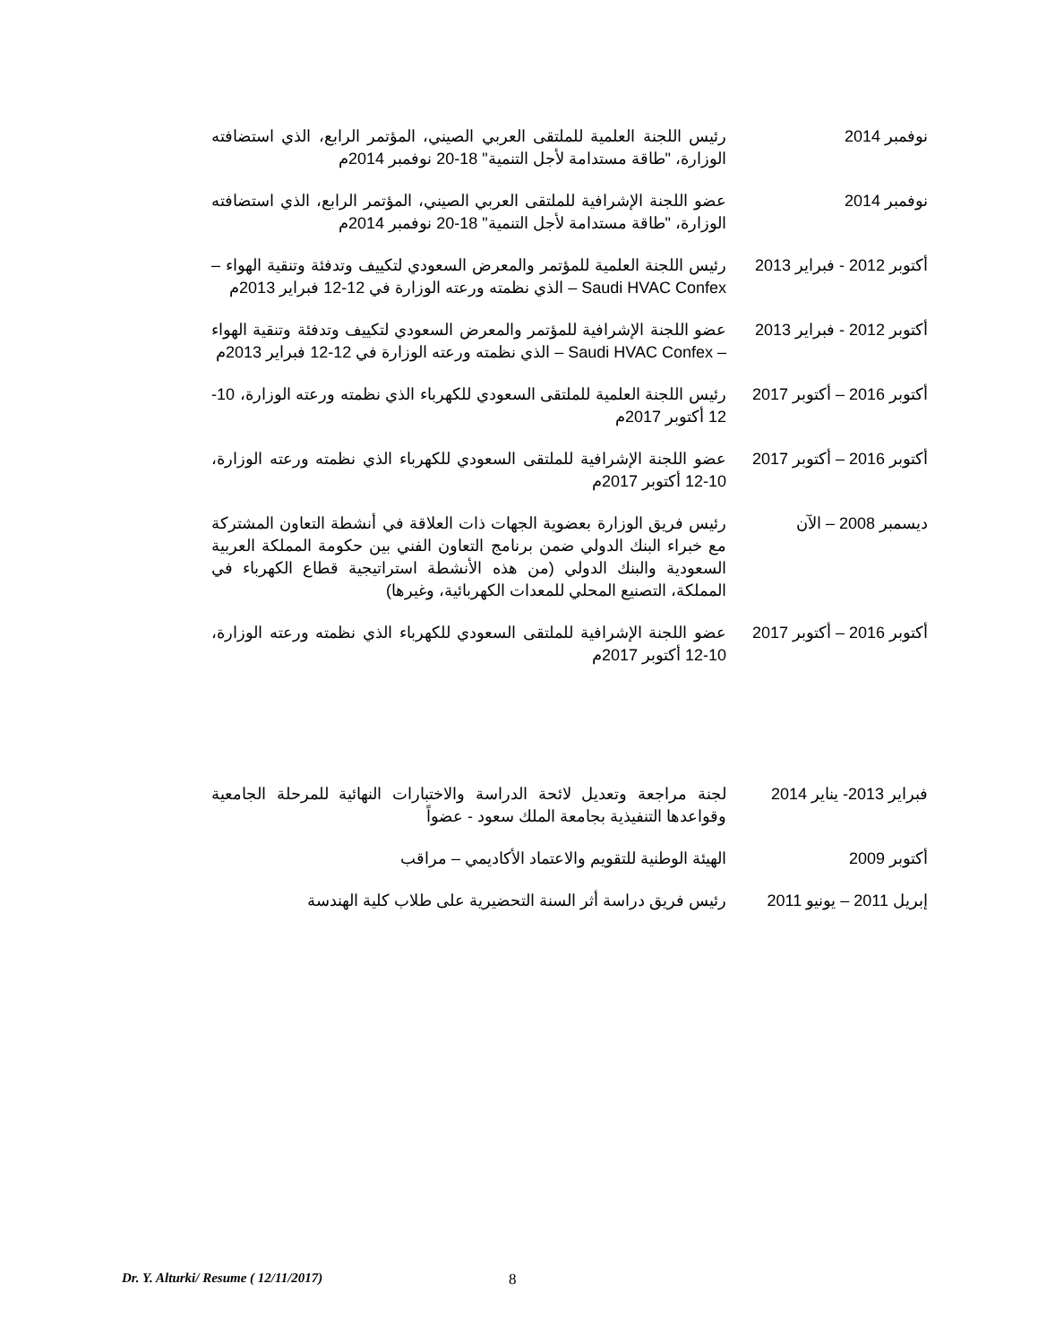نوفمبر 2014 رئيس اللجنة العلمية للملتقى العربي الصيني، المؤتمر الرابع، الذي استضافته الوزارة، "طاقة مستدامة لأجل التنمية" 18-20 نوفمبر 2014م
نوفمبر 2014 عضو اللجنة الإشرافية للملتقى العربي الصيني، المؤتمر الرابع، الذي استضافته الوزارة، "طاقة مستدامة لأجل التنمية" 18-20 نوفمبر 2014م
أكتوبر 2012 - فبراير 2013
رئيس اللجنة العلمية للمؤتمر والمعرض السعودي لتكييف وتدفئة وتنقية الهواء – Saudi HVAC Confex – الذي نظمته ورعته الوزارة في 12-12 فبراير 2013م
أكتوبر 2012 - فبراير 2013
عضو اللجنة الإشرافية للمؤتمر والمعرض السعودي لتكييف وتدفئة وتنقية الهواء – Saudi HVAC Confex – الذي نظمته ورعته الوزارة في 12-12 فبراير 2013م
أكتوبر 2016 – أكتوبر 2017
رئيس اللجنة العلمية للملتقى السعودي للكهرباء الذي نظمته ورعته الوزارة، 10-12 أكتوبر 2017م
أكتوبر 2016 – أكتوبر 2017
عضو اللجنة الإشرافية للملتقى السعودي للكهرباء الذي نظمته ورعته الوزارة، 10-12 أكتوبر 2017م
ديسمبر 2008 – الآن رئيس فريق الوزارة بعضوية الجهات ذات العلاقة في أنشطة التعاون المشتركة مع خبراء البنك الدولي ضمن برنامج التعاون الفني بين حكومة المملكة العربية السعودية والبنك الدولي (من هذه الأنشطة استراتيجية قطاع الكهرباء في المملكة، التصنيع المحلي للمعدات الكهربائية، وغيرها)
أكتوبر 2016 – أكتوبر 2017
عضو اللجنة الإشرافية للملتقى السعودي للكهرباء الذي نظمته ورعته الوزارة، 10-12 أكتوبر 2017م
فبراير 2013- يناير 2014
لجنة مراجعة وتعديل لائحة الدراسة والاختبارات النهائية للمرحلة الجامعية وقواعدها التنفيذية بجامعة الملك سعود - عضواً
أكتوبر 2009 الهيئة الوطنية للتقويم والاعتماد الأكاديمي – مراقب
إبريل 2011 – يونيو 2011
رئيس فريق دراسة أثر السنة التحضيرية على طلاب كلية الهندسة
Dr. Y. Alturki/ Resume ( 12/11/2017)
8